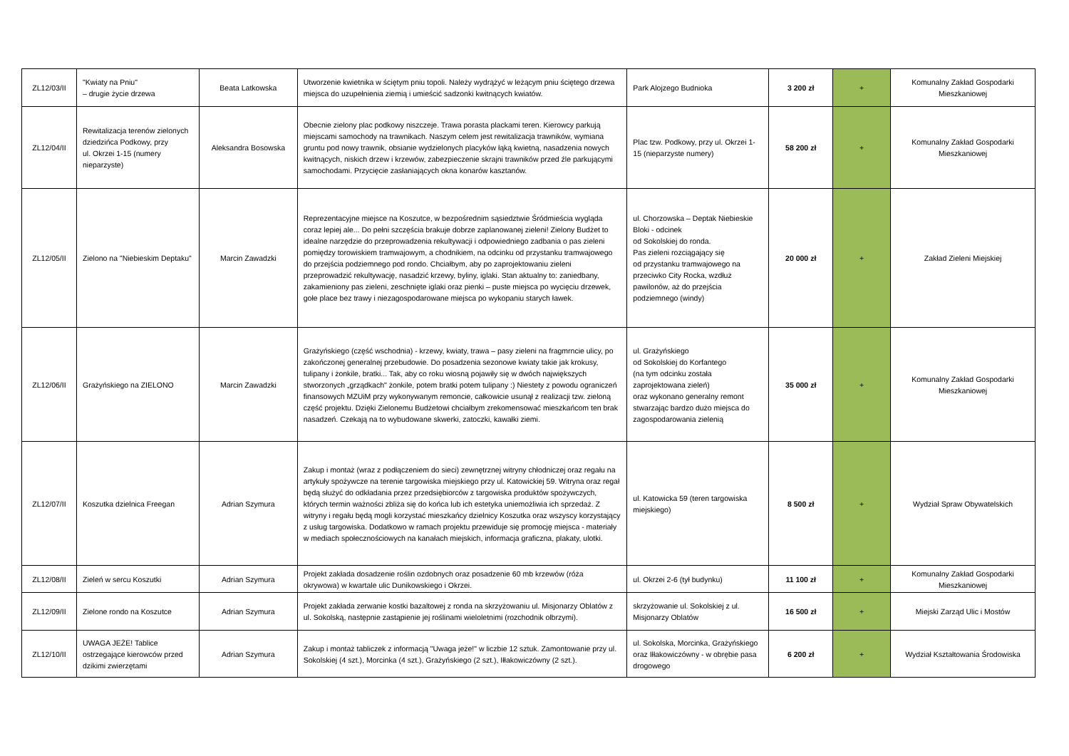| ZL12/03/II | "Kwiaty na Pniu" – drugie życie drzewa | Beata Latkowska | Utworzenie kwietnika w ściętym pniu topoli. Należy wydrążyć w leżącym pniu ściętego drzewa miejsca do uzupełnienia ziemią i umieścić sadzonki kwitnących kwiatów. | Park Alojzego Budnioka | 3 200 zł | + | Komunalny Zakład Gospodarki Mieszkaniowej |
| ZL12/04/II | Rewitalizacja terenów zielonych dziedzińca Podkowy, przy ul. Okrzei 1-15 (numery nieparzyste) | Aleksandra Bosowska | Obecnie zielony plac podkowy niszczeje. Trawa porasta plackami teren. Kierowcy parkują miejscami samochody na trawnikach. Naszym celem jest rewitalizacja trawników, wymiana gruntu pod nowy trawnik, obsianie wydzielonych placyków łąką kwietną, nasadzenia nowych kwitnących, niskich drzew i krzewów, zabezpieczenie skrajni trawników przed źle parkującymi samochodami. Przycięcie zasłaniających okna konarów kasztanów. | Plac tzw. Podkowy, przy ul. Okrzei 1-15 (nieparzyste numery) | 58 200 zł | + | Komunalny Zakład Gospodarki Mieszkaniowej |
| ZL12/05/II | Zielono na "Niebieskim Deptaku" | Marcin Zawadzki | Reprezentacyjne miejsce na Koszutce, w bezpośrednim sąsiedztwie Śródmieścia wygląda coraz lepiej ale... Do pełni szczęścia brakuje dobrze zaplanowanej zieleni! Zielony Budżet to idealne narzędzie do przeprowadzenia rekultywacji i odpowiedniego zadbania o pas zieleni pomiędzy torowiskiem tramwajowym, a chodnikiem, na odcinku od przystanku tramwajowego do przejścia podziemnego pod rondo. Chciałbym, aby po zaprojektowaniu zieleni przeprowadzić rekultywację, nasadzić krzewy, byliny, iglaki. Stan aktualny to: zaniedbany, zakamieniony pas zieleni, zeschnięte iglaki oraz pienki – puste miejsca po wycięciu drzewek, gołe place bez trawy i niezagospodarowane miejsca po wykopaniu starych ławek. | ul. Chorzowska – Deptak Niebieskie Bloki - odcinek od Sokolskiej do ronda. Pas zieleni rozciągający się od przystanku tramwajowego na przeciwko City Rocka, wzdłuż pawilonów, aż do przejścia podziemnego (windy) | 20 000 zł | + | Zakład Zieleni Miejskiej |
| ZL12/06/II | Grażyńskiego na ZIELONO | Marcin Zawadzki | Grażyńskiego (część wschodnia) - krzewy, kwiaty, trawa – pasy zieleni na fragmrncie ulicy, po zakończonej generalnej przebudowie. Do posadzenia sezonowe kwiaty takie jak krokusy, tulipany i żonkile, bratki... Tak, aby co roku wiosną pojawiły się w dwóch największych stworzonych „grządkach" żonkile, potem bratki potem tulipany :) Niestety z powodu ograniczeń finansowych MZUiM przy wykonywanym remoncie, całkowicie usunął z realizacji tzw. zieloną część projektu. Dzięki Zielonemu Budżetowi chciałbym zrekomensować mieszkańcom ten brak nasadzeń. Czekają na to wybudowane skwerki, zatoczki, kawałki ziemi. | ul. Grażyńskiego od Sokolskiej do Korfantego (na tym odcinku została zaprojektowana zieleń) oraz wykonano generalny remont stwarzając bardzo dużo miejsca do zagospodarowania zielenią | 35 000 zł | + | Komunalny Zakład Gospodarki Mieszkaniowej |
| ZL12/07/II | Koszutka dzielnica Freegan | Adrian Szymura | Zakup i montaż (wraz z podłączeniem do sieci) zewnętrznej witryny chłodniczej oraz regału na artykuły spożywcze na terenie targowiska miejskiego przy ul. Katowickiej 59. Witryna oraz regał będą służyć do odkładania przez przedsiębiorców z targowiska produktów spożywczych, których termin ważności zbliża się do końca lub ich estetyka uniemożliwia ich sprzedaż. Z witryny i regału będą mogli korzystać mieszkańcy dzielnicy Koszutka oraz wszyscy korzystający z usług targowiska. Dodatkowo w ramach projektu przewiduje się promocję miejsca - materiały w mediach społecznościowych na kanałach miejskich, informacja graficzna, plakaty, ulotki. | ul. Katowicka 59 (teren targowiska miejskiego) | 8 500 zł | + | Wydział Spraw Obywatelskich |
| ZL12/08/II | Zieleń w sercu Koszutki | Adrian Szymura | Projekt zakłada dosadzenie roślin ozdobnych oraz posadzenie 60 mb krzewów (róża okrywowa) w kwartale ulic Dunikowskiego i Okrzei. | ul. Okrzei 2-6 (tył budynku) | 11 100 zł | + | Komunalny Zakład Gospodarki Mieszkaniowej |
| ZL12/09/II | Zielone rondo na Koszutce | Adrian Szymura | Projekt zakłada zerwanie kostki bazaltowej z ronda na skrzyżowaniu ul. Misjonarzy Oblatów z ul. Sokolską, następnie zastąpienie jej roślinami wieloletnimi (rozchodnik olbrzymi). | skrzyżowanie ul. Sokolskiej z ul. Misjonarzy Oblatów | 16 500 zł | + | Miejski Zarząd Ulic i Mostów |
| ZL12/10/II | UWAGA JEŻE! Tablice ostrzegające kierowców przed dzikimi zwierzętami | Adrian Szymura | Zakup i montaż tabliczek z informacją "Uwaga jeże!" w liczbie 12 sztuk. Zamontowanie przy ul. Sokolskiej (4 szt.), Morcinka (4 szt.), Grażyńskiego (2 szt.), Iłłakowiczówny (2 szt.). | ul. Sokolska, Morcinka, Grażyńskiego oraz Iłłakowiczówny - w obrębie pasa drogowego | 6 200 zł | + | Wydział Kształtowania Środowiska |